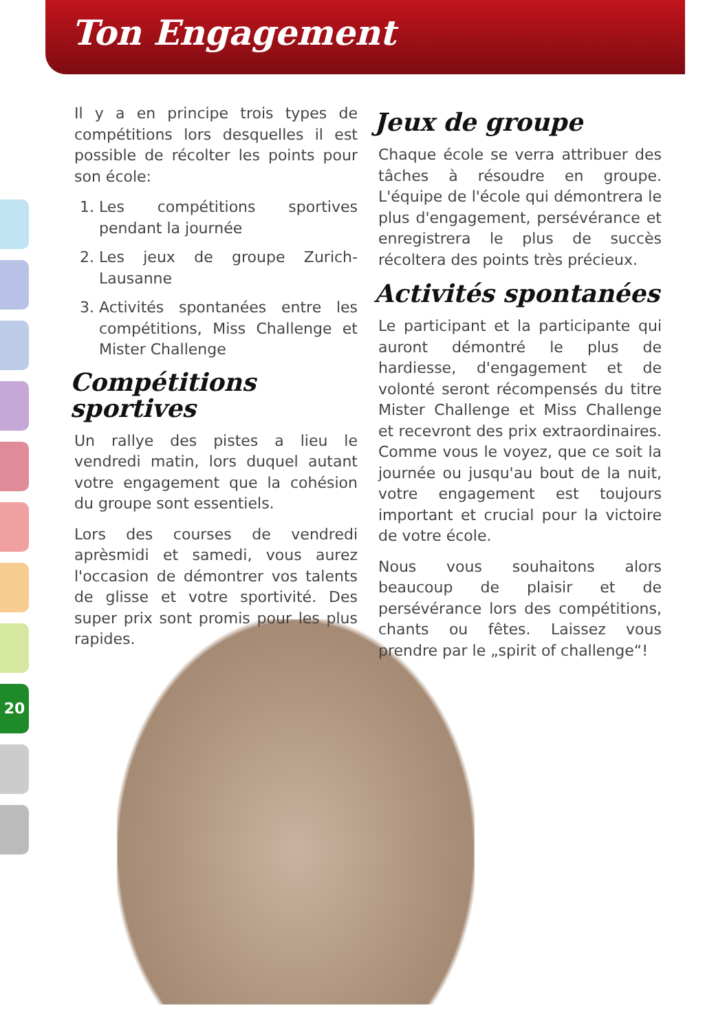Ton Engagement
20
Il y a en principe trois types de compétitions lors desquelles il est possible de récolter les points pour son école:
1. Les compétitions sportives pendant la journée
2. Les jeux de groupe Zurich-Lausanne
3. Activités spontanées entre les compétitions, Miss Challenge et Mister Challenge
Compétitions sportives
Un rallye des pistes a lieu le vendredi matin, lors duquel autant votre engagement que la cohésion du groupe sont essentiels.
Lors des courses de vendredi aprèsmidi et samedi, vous aurez l'occasion de démontrer vos talents de glisse et votre sportivité. Des super prix sont promis pour les plus rapides.
Jeux de groupe
Chaque école se verra attribuer des tâches à résoudre en groupe. L'équipe de l'école qui démontrera le plus d'engagement, persévérance et enregistrera le plus de succès récoltera des points très précieux.
Activités spontanées
Le participant et la participante qui auront démontré le plus de hardiesse, d'engagement et de volonté seront récompensés du titre Mister Challenge et Miss Challenge et recevront des prix extraordinaires. Comme vous le voyez, que ce soit la journée ou jusqu'au bout de la nuit, votre engagement est toujours important et crucial pour la victoire de votre école.
Nous vous souhaitons alors beaucoup de plaisir et de persévérance lors des compétitions, chants ou fêtes. Laissez vous prendre par le „spirit of challenge“!